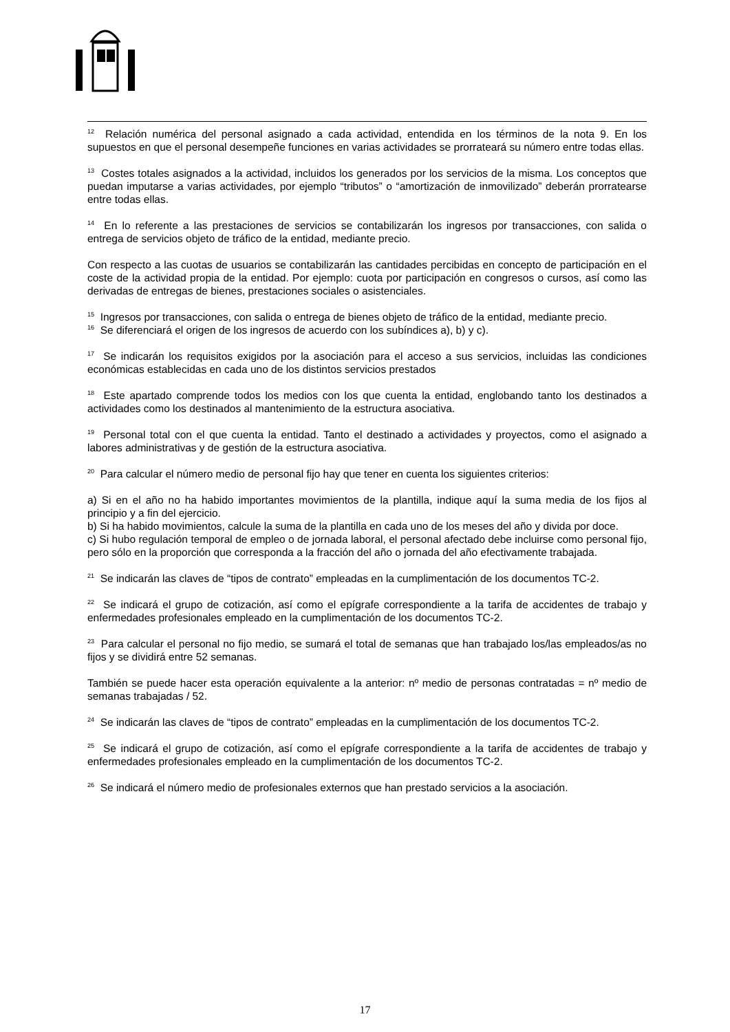<sup>12</sup> Relación numérica del personal asignado a cada actividad, entendida en los términos de la nota 9. En los supuestos en que el personal desempeñe funciones en varias actividades se prorrateará su número entre todas ellas.
<sup>13</sup> Costes totales asignados a la actividad, incluidos los generados por los servicios de la misma. Los conceptos que puedan imputarse a varias actividades, por ejemplo “tributos” o “amortización de inmovilizado” deberán prorratearse entre todas ellas.
<sup>14</sup> En lo referente a las prestaciones de servicios se contabilizarán los ingresos por transacciones, con salida o entrega de servicios objeto de tráfico de la entidad, mediante precio.
Con respecto a las cuotas de usuarios se contabilizarán las cantidades percibidas en concepto de participación en el coste de la actividad propia de la entidad. Por ejemplo: cuota por participación en congresos o cursos, así como las derivadas de entregas de bienes, prestaciones sociales o asistenciales.
<sup>15</sup> Ingresos por transacciones, con salida o entrega de bienes objeto de tráfico de la entidad, mediante precio.
<sup>16</sup> Se diferenciará el origen de los ingresos de acuerdo con los subíndices a), b) y c).
<sup>17</sup> Se indicarán los requisitos exigidos por la asociación para el acceso a sus servicios, incluidas las condiciones económicas establecidas en cada uno de los distintos servicios prestados
<sup>18</sup> Este apartado comprende todos los medios con los que cuenta la entidad, englobando tanto los destinados a actividades como los destinados al mantenimiento de la estructura asociativa.
<sup>19</sup> Personal total con el que cuenta la entidad. Tanto el destinado a actividades y proyectos, como el asignado a labores administrativas y de gestión de la estructura asociativa.
<sup>20</sup> Para calcular el número medio de personal fijo hay que tener en cuenta los siguientes criterios:
a) Si en el año no ha habido importantes movimientos de la plantilla, indique aquí la suma media de los fijos al principio y a fin del ejercicio.
b) Si ha habido movimientos, calcule la suma de la plantilla en cada uno de los meses del año y divida por doce.
c) Si hubo regulación temporal de empleo o de jornada laboral, el personal afectado debe incluirse como personal fijo, pero sólo en la proporción que corresponda a la fracción del año o jornada del año efectivamente trabajada.
<sup>21</sup> Se indicarán las claves de “tipos de contrato” empleadas en la cumplimentación de los documentos TC-2.
<sup>22</sup> Se indicará el grupo de cotización, así como el epígrafe correspondiente a la tarifa de accidentes de trabajo y enfermedades profesionales empleado en la cumplimentación de los documentos TC-2.
<sup>23</sup> Para calcular el personal no fijo medio, se sumará el total de semanas que han trabajado los/las empleados/as no fijos y se dividirá entre 52 semanas.
También se puede hacer esta operación equivalente a la anterior: nº medio de personas contratadas = nº medio de semanas trabajadas / 52.
<sup>24</sup> Se indicarán las claves de “tipos de contrato” empleadas en la cumplimentación de los documentos TC-2.
<sup>25</sup> Se indicará el grupo de cotización, así como el epígrafe correspondiente a la tarifa de accidentes de trabajo y enfermedades profesionales empleado en la cumplimentación de los documentos TC-2.
<sup>26</sup> Se indicará el número medio de profesionales externos que han prestado servicios a la asociación.
17